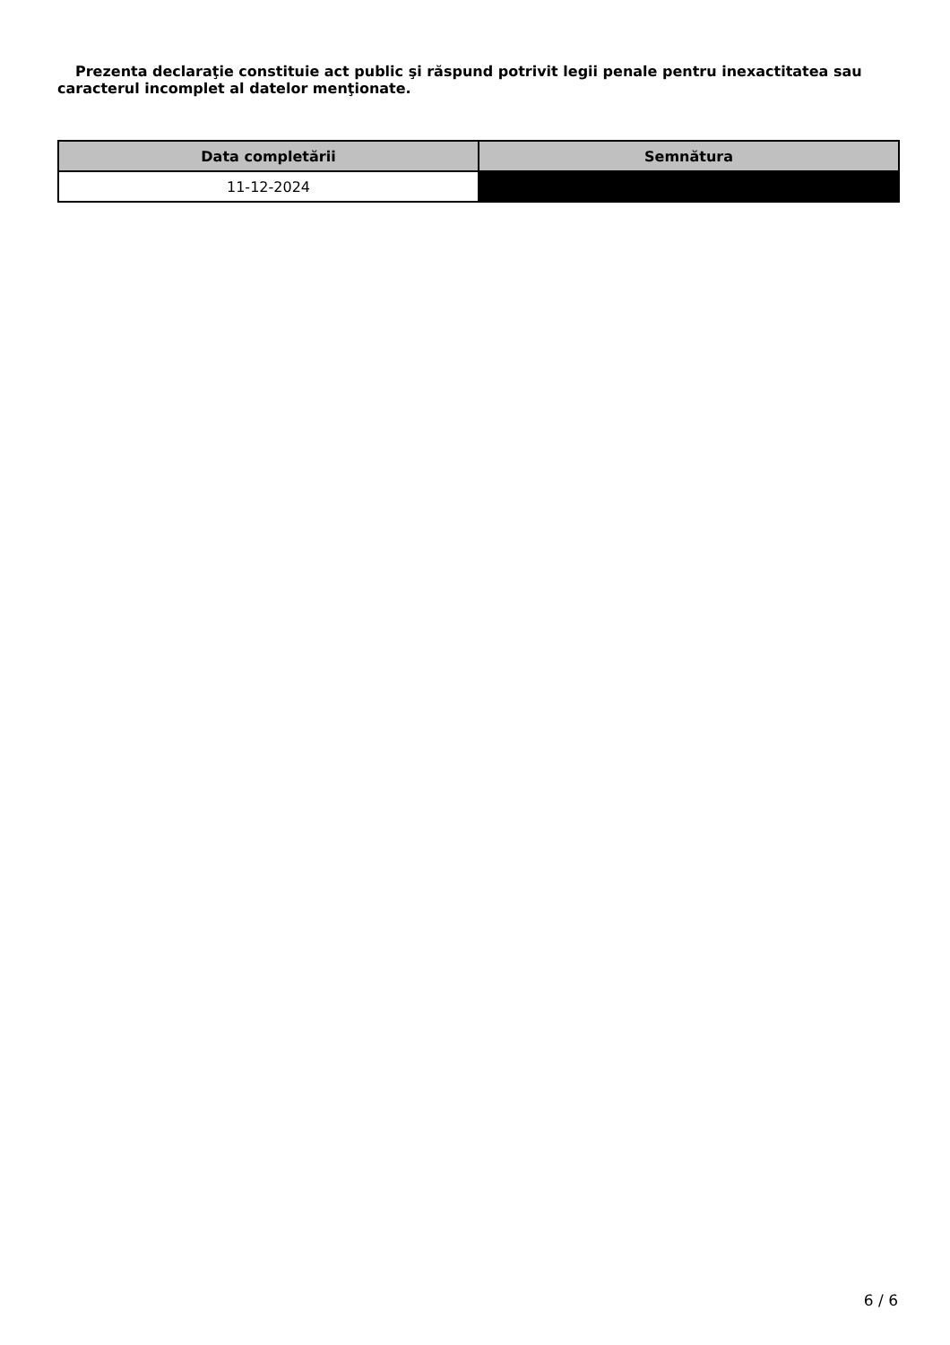Prezenta declaraţie constituie act public şi răspund potrivit legii penale pentru inexactitatea sau caracterul incomplet al datelor menţionate.
| Data completării | Semnătura |
| --- | --- |
| 11-12-2024 | |
6 / 6